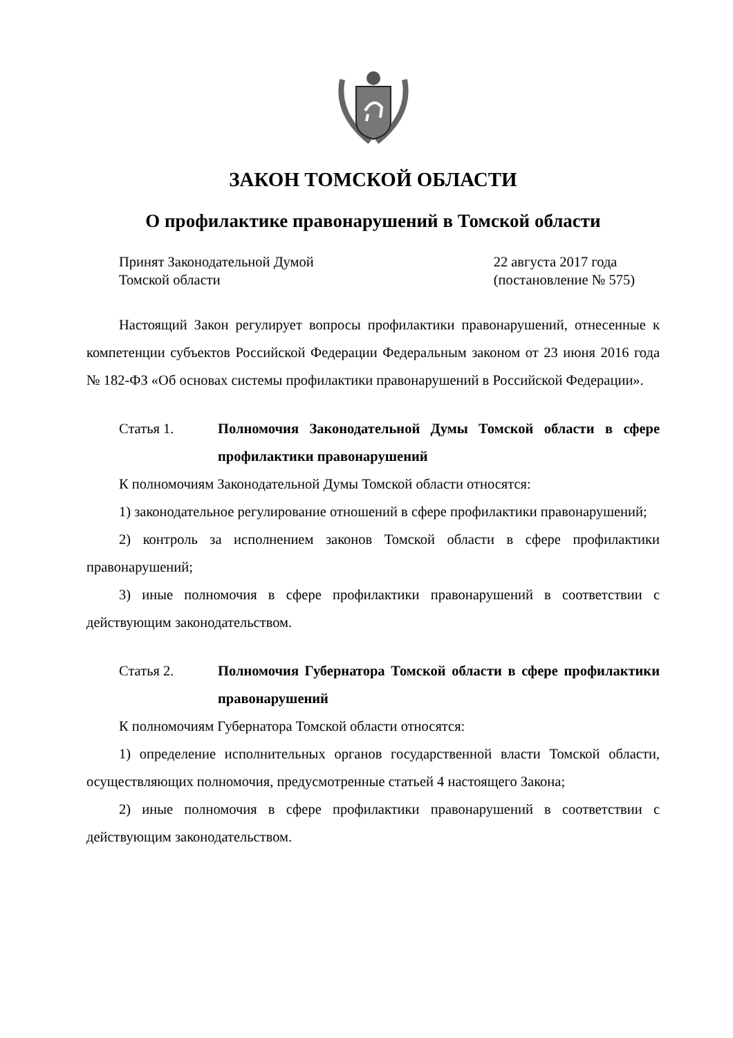ЗАКОН ТОМСКОЙ ОБЛАСТИ
О профилактике правонарушений в Томской области
Принят Законодательной Думой
Томской области
22 августа 2017 года
(постановление № 575)
Настоящий Закон регулирует вопросы профилактики правонарушений, отнесенные к компетенции субъектов Российской Федерации Федеральным законом от 23 июня 2016 года № 182-ФЗ «Об основах системы профилактики правонарушений в Российской Федерации».
Статья 1. Полномочия Законодательной Думы Томской области в сфере профилактики правонарушений
К полномочиям Законодательной Думы Томской области относятся:
1) законодательное регулирование отношений в сфере профилактики правонарушений;
2) контроль за исполнением законов Томской области в сфере профилактики правонарушений;
3) иные полномочия в сфере профилактики правонарушений в соответствии с действующим законодательством.
Статья 2. Полномочия Губернатора Томской области в сфере профилактики правонарушений
К полномочиям Губернатора Томской области относятся:
1) определение исполнительных органов государственной власти Томской области, осуществляющих полномочия, предусмотренные статьей 4 настоящего Закона;
2) иные полномочия в сфере профилактики правонарушений в соответствии с действующим законодательством.